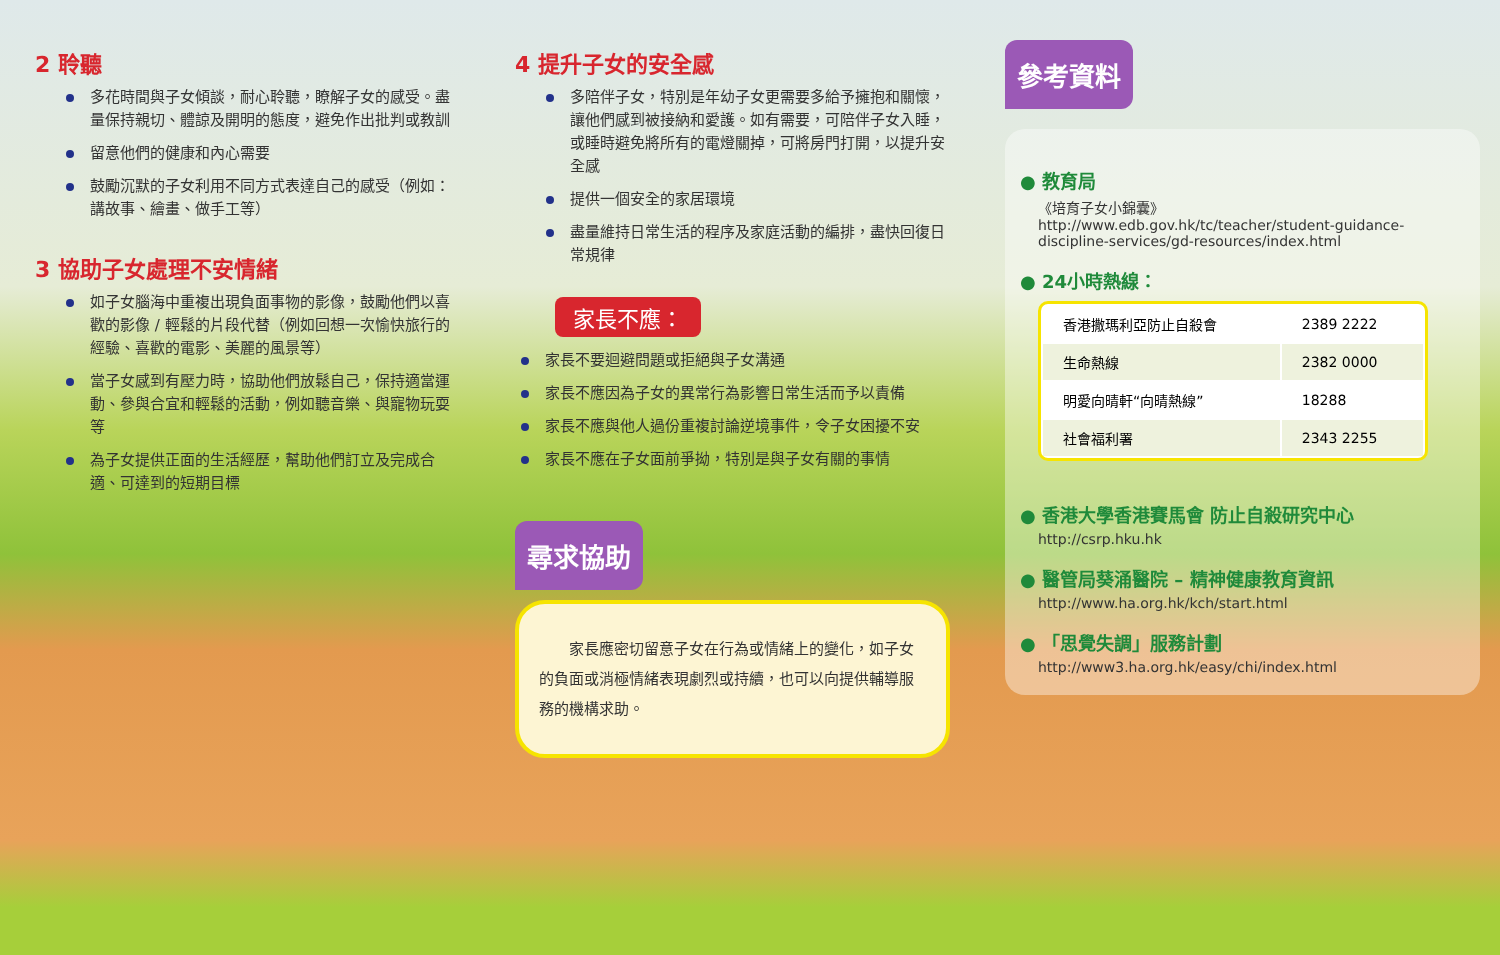2 聆聽
多花時間與子女傾談，耐心聆聽，瞭解子女的感受。盡量保持親切、體諒及開明的態度，避免作出批判或教訓
留意他們的健康和內心需要
鼓勵沉默的子女利用不同方式表達自己的感受（例如：講故事、繪畫、做手工等）
3 協助子女處理不安情緒
如子女腦海中重複出現負面事物的影像，鼓勵他們以喜歡的影像 / 輕鬆的片段代替（例如回想一次愉快旅行的經驗、喜歡的電影、美麗的風景等）
當子女感到有壓力時，協助他們放鬆自己，保持適當運動、參與合宜和輕鬆的活動，例如聽音樂、與寵物玩耍等
為子女提供正面的生活經歷，幫助他們訂立及完成合適、可達到的短期目標
4 提升子女的安全感
多陪伴子女，特別是年幼子女更需要多給予擁抱和關懷，讓他們感到被接納和愛護。如有需要，可陪伴子女入睡，或睡時避免將所有的電燈關掉，可將房門打開，以提升安全感
提供一個安全的家居環境
盡量維持日常生活的程序及家庭活動的編排，盡快回復日常規律
家長不應：
家長不要迴避問題或拒絕與子女溝通
家長不應因為子女的異常行為影響日常生活而予以責備
家長不應與他人過份重複討論逆境事件，令子女困擾不安
家長不應在子女面前爭拗，特別是與子女有關的事情
尋求協助
　　家長應密切留意子女在行為或情緒上的變化，如子女的負面或消極情緒表現劇烈或持續，也可以向提供輔導服務的機構求助。
參考資料
● 教育局
《培育子女小錦囊》
http://www.edb.gov.hk/tc/teacher/student-guidance-discipline-services/gd-resources/index.html
● 24小時熱線：
| 香港撒瑪利亞防止自殺會 | 2389 2222 |
| 生命熱線 | 2382 0000 |
| 明愛向晴軒“向晴熱線” | 18288 |
| 社會福利署 | 2343 2255 |
● 香港大學香港賽馬會 防止自殺研究中心
http://csrp.hku.hk
● 醫管局葵涌醫院 – 精神健康教育資訊
http://www.ha.org.hk/kch/start.html
● 「思覺失調」服務計劃
http://www3.ha.org.hk/easy/chi/index.html